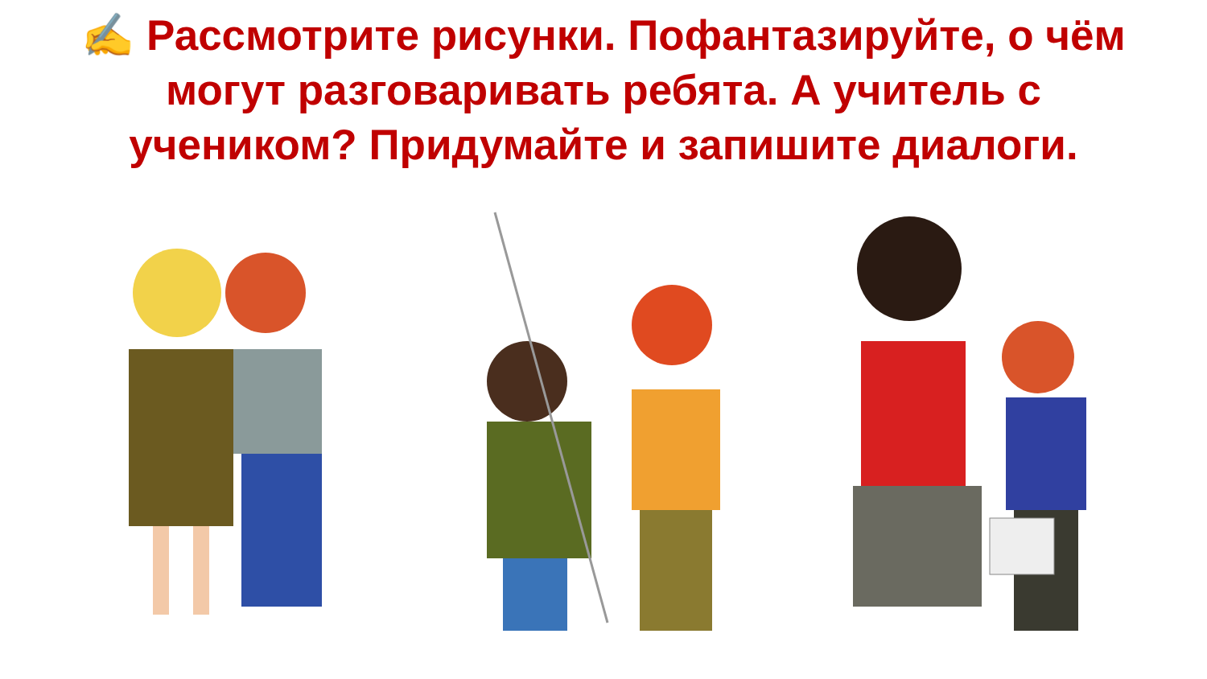✍ Рассмотрите рисунки. Пофантазируйте, о чём могут разговаривать ребята. А учитель с учеником? Придумайте и запишите диалоги.